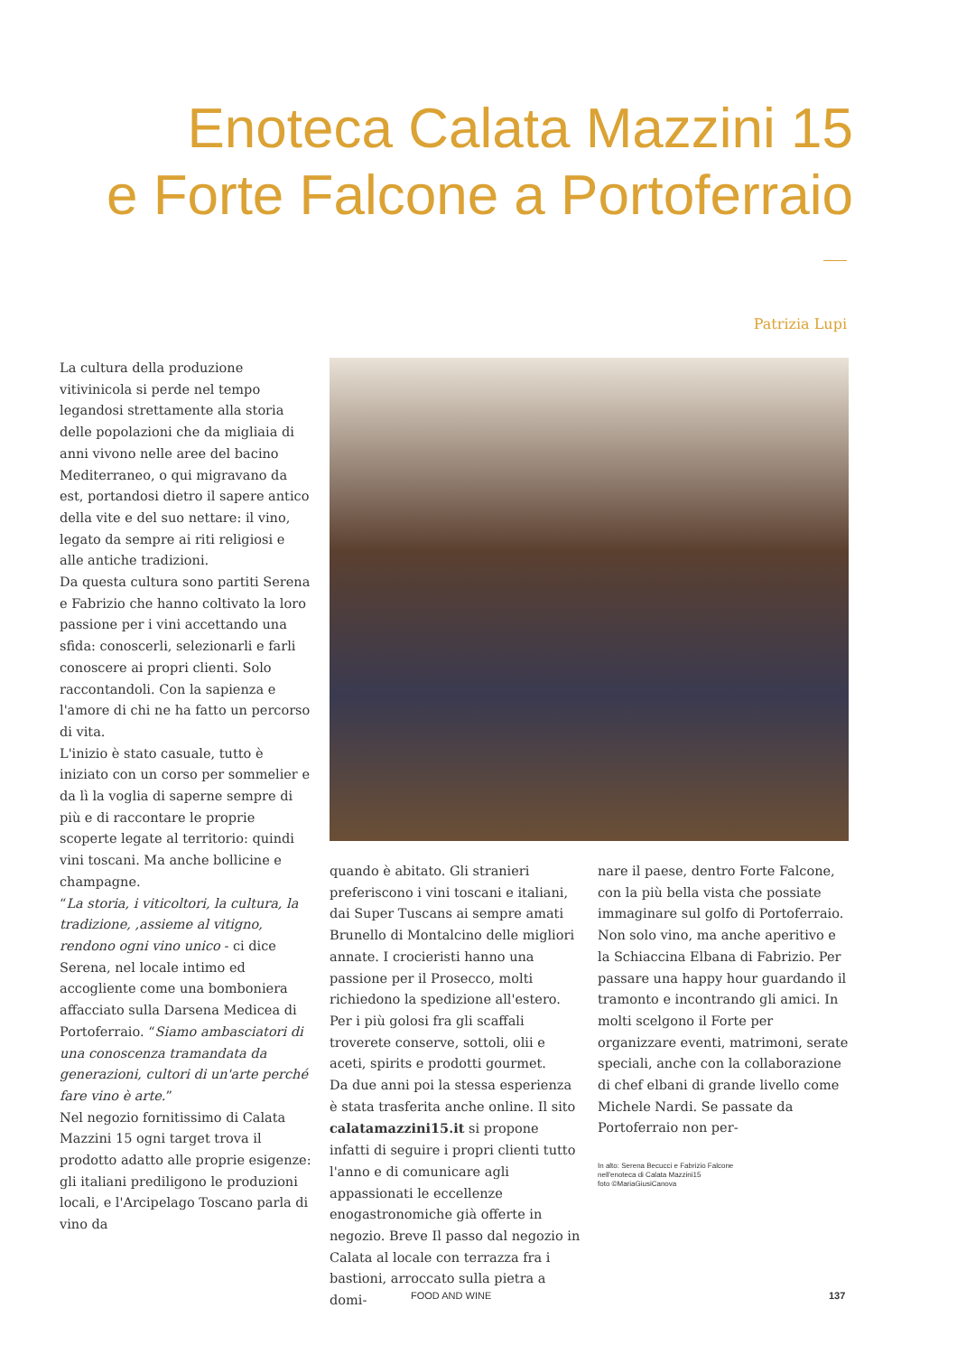Enoteca Calata Mazzini 15
e Forte Falcone a Portoferraio
Patrizia Lupi
La cultura della produzione vitivinicola si perde nel tempo legandosi strettamente alla storia delle popolazioni che da migliaia di anni vivono nelle aree del bacino Mediterraneo, o qui migravano da est, portandosi dietro il sapere antico della vite e del suo nettare: il vino, legato da sempre ai riti religiosi e alle antiche tradizioni.
Da questa cultura sono partiti Serena e Fabrizio che hanno coltivato la loro passione per i vini accettando una sfida: conoscerli, selezionarli e farli conoscere ai propri clienti. Solo raccontandoli. Con la sapienza e l'amore di chi ne ha fatto un percorso di vita.
L'inizio è stato casuale, tutto è iniziato con un corso per sommelier e da lì la voglia di saperne sempre di più e di raccontare le proprie scoperte legate al territorio: quindi vini toscani. Ma anche bollicine e champagne.
“La storia, i viticoltori, la cultura, la tradizione, ,assieme al vitigno, rendono ogni vino unico - ci dice Serena, nel locale intimo ed accogliente come una bomboniera affacciato sulla Darsena Medicea di Portoferraio. “Siamo ambasciatori di una conoscenza tramandata da generazioni, cultori di un'arte perché fare vino è arte.”
Nel negozio fornitissimo di Calata Mazzini 15 ogni target trova il prodotto adatto alle proprie esigenze: gli italiani prediligono le produzioni locali, e l'Arcipelago Toscano parla di vino da
quando è abitato. Gli stranieri preferiscono i vini toscani e italiani, dai Super Tuscans ai sempre amati Brunello di Montalcino delle migliori annate. I crocieristi hanno una passione per il Prosecco, molti richiedono la spedizione all'estero. Per i più golosi fra gli scaffali troverete conserve, sottoli, olii e aceti, spirits e prodotti gourmet.
Da due anni poi la stessa esperienza è stata trasferita anche online. Il sito calatamazzini15.it si propone infatti di seguire i propri clienti tutto l'anno e di comunicare agli appassionati le eccellenze enogastronomiche già offerte in negozio. Breve Il passo dal negozio in Calata al locale con terrazza fra i bastioni, arroccato sulla pietra a domi-
nare il paese, dentro Forte Falcone, con la più bella vista che possiate immaginare sul golfo di Portoferraio.
Non solo vino, ma anche aperitivo e la Schiaccina Elbana di Fabrizio. Per passare una happy hour guardando il tramonto e incontrando gli amici. In molti scelgono il Forte per organizzare eventi, matrimoni, serate speciali, anche con la collaborazione di chef elbani di grande livello come Michele Nardi. Se passate da Portoferraio non per-
In alto: Serena Becucci e Fabrizio Falcone
nell'enoteca di Calata Mazzini15
foto ©MariaGiusiCanova
FOOD AND WINE 137